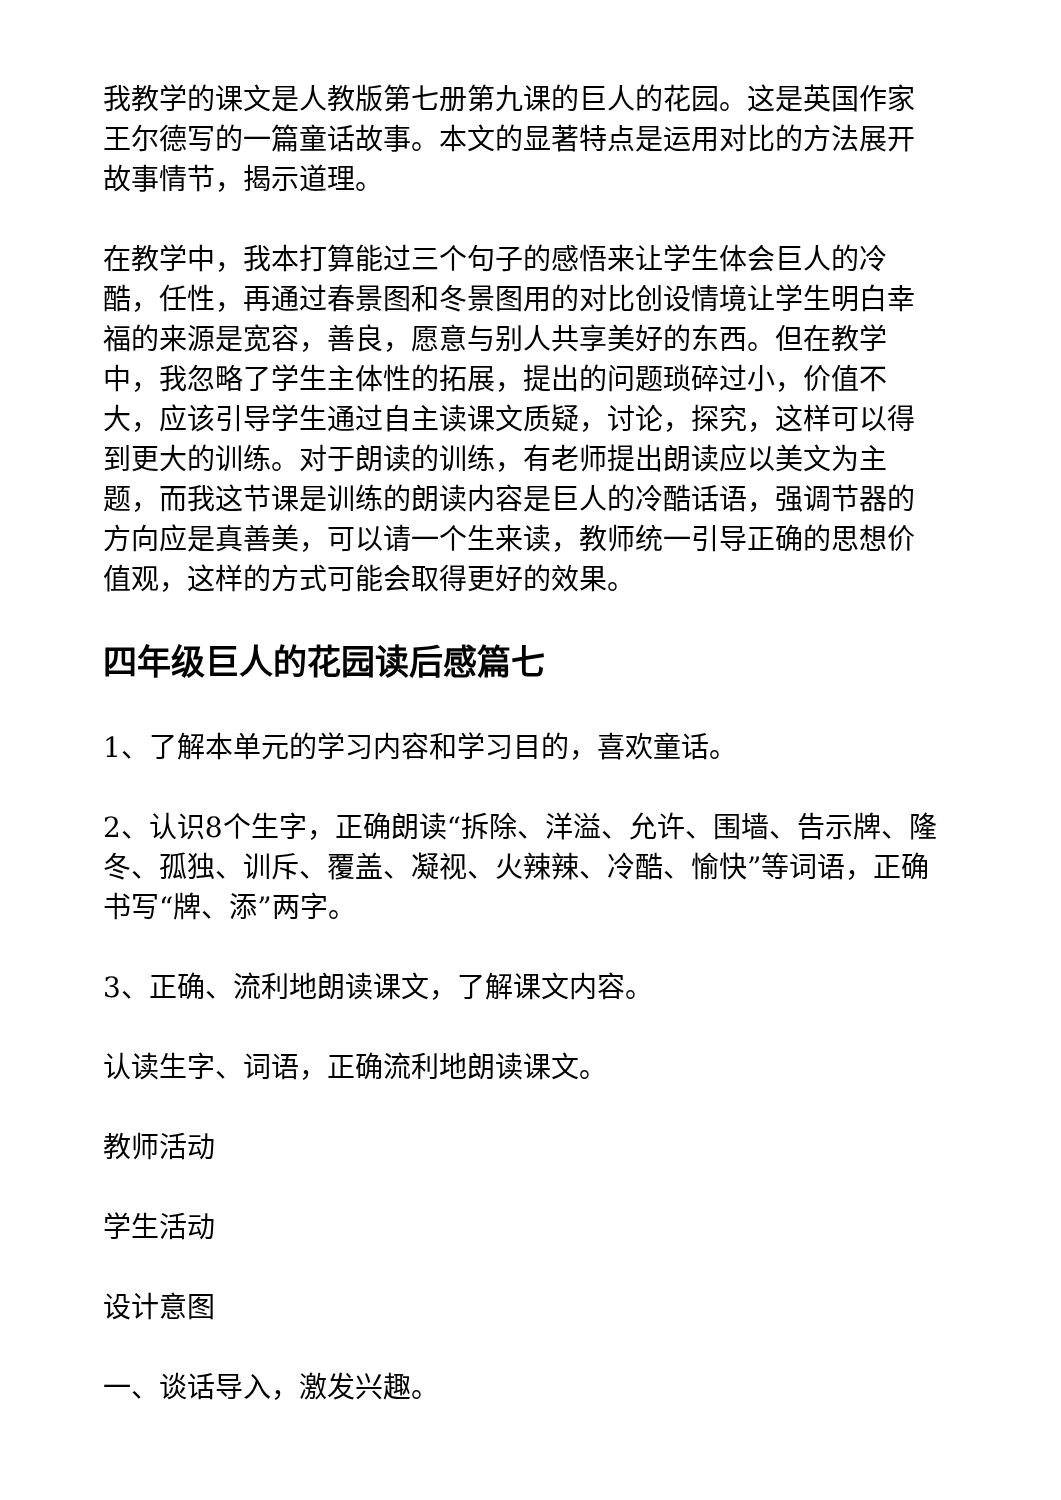我教学的课文是人教版第七册第九课的巨人的花园。这是英国作家王尔德写的一篇童话故事。本文的显著特点是运用对比的方法展开故事情节，揭示道理。
在教学中，我本打算能过三个句子的感悟来让学生体会巨人的冷酷，任性，再通过春景图和冬景图用的对比创设情境让学生明白幸福的来源是宽容，善良，愿意与别人共享美好的东西。但在教学中，我忽略了学生主体性的拓展，提出的问题琐碎过小，价值不大，应该引导学生通过自主读课文质疑，讨论，探究，这样可以得到更大的训练。对于朗读的训练，有老师提出朗读应以美文为主题，而我这节课是训练的朗读内容是巨人的冷酷话语，强调节器的方向应是真善美，可以请一个生来读，教师统一引导正确的思想价值观，这样的方式可能会取得更好的效果。
四年级巨人的花园读后感篇七
1、了解本单元的学习内容和学习目的，喜欢童话。
2、认识8个生字，正确朗读“拆除、洋溢、允许、围墙、告示牌、隆冬、孤独、训斥、覆盖、凝视、火辣辣、冷酷、愉快”等词语，正确书写“牌、添”两字。
3、正确、流利地朗读课文，了解课文内容。
认读生字、词语，正确流利地朗读课文。
教师活动
学生活动
设计意图
一、谈话导入，激发兴趣。